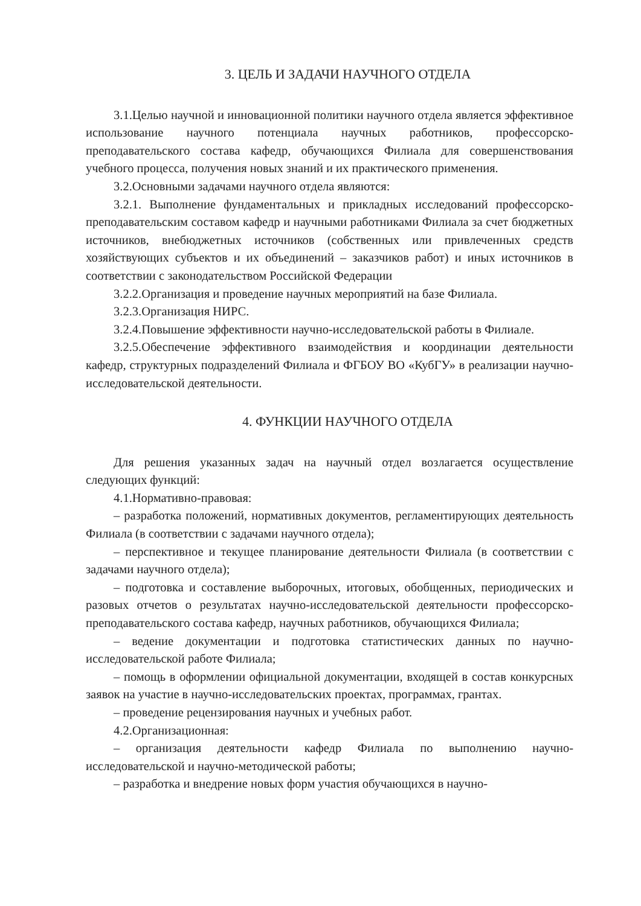3. ЦЕЛЬ И ЗАДАЧИ НАУЧНОГО ОТДЕЛА
3.1.Целью научной и инновационной политики научного отдела является эффективное использование научного потенциала научных работников, профессорско-преподавательского состава кафедр, обучающихся Филиала для совершенствования учебного процесса, получения новых знаний и их практического применения.
3.2.Основными задачами научного отдела являются:
3.2.1. Выполнение фундаментальных и прикладных исследований профессорско-преподавательским составом кафедр и научными работниками Филиала за счет бюджетных источников, внебюджетных источников (собственных или привлеченных средств хозяйствующих субъектов и их объединений – заказчиков работ) и иных источников в соответствии с законодательством Российской Федерации
3.2.2.Организация и проведение научных мероприятий на базе Филиала.
3.2.3.Организация НИРС.
3.2.4.Повышение эффективности научно-исследовательской работы в Филиале.
3.2.5.Обеспечение эффективного взаимодействия и координации деятельности кафедр, структурных подразделений Филиала и ФГБОУ ВО «КубГУ» в реализации научно-исследовательской деятельности.
4. ФУНКЦИИ НАУЧНОГО ОТДЕЛА
Для решения указанных задач на научный отдел возлагается осуществление следующих функций:
4.1.Нормативно-правовая:
– разработка положений, нормативных документов, регламентирующих деятельность Филиала (в соответствии с задачами научного отдела);
– перспективное и текущее планирование деятельности Филиала (в соответствии с задачами научного отдела);
– подготовка и составление выборочных, итоговых, обобщенных, периодических и разовых отчетов о результатах научно-исследовательской деятельности профессорско-преподавательского состава кафедр, научных работников, обучающихся Филиала;
– ведение документации и подготовка статистических данных по научно-исследовательской работе Филиала;
– помощь в оформлении официальной документации, входящей в состав конкурсных заявок на участие в научно-исследовательских проектах, программах, грантах.
– проведение рецензирования научных и учебных работ.
4.2.Организационная:
– организация деятельности кафедр Филиала по выполнению научно-исследовательской и научно-методической работы;
– разработка и внедрение новых форм участия обучающихся в научно-